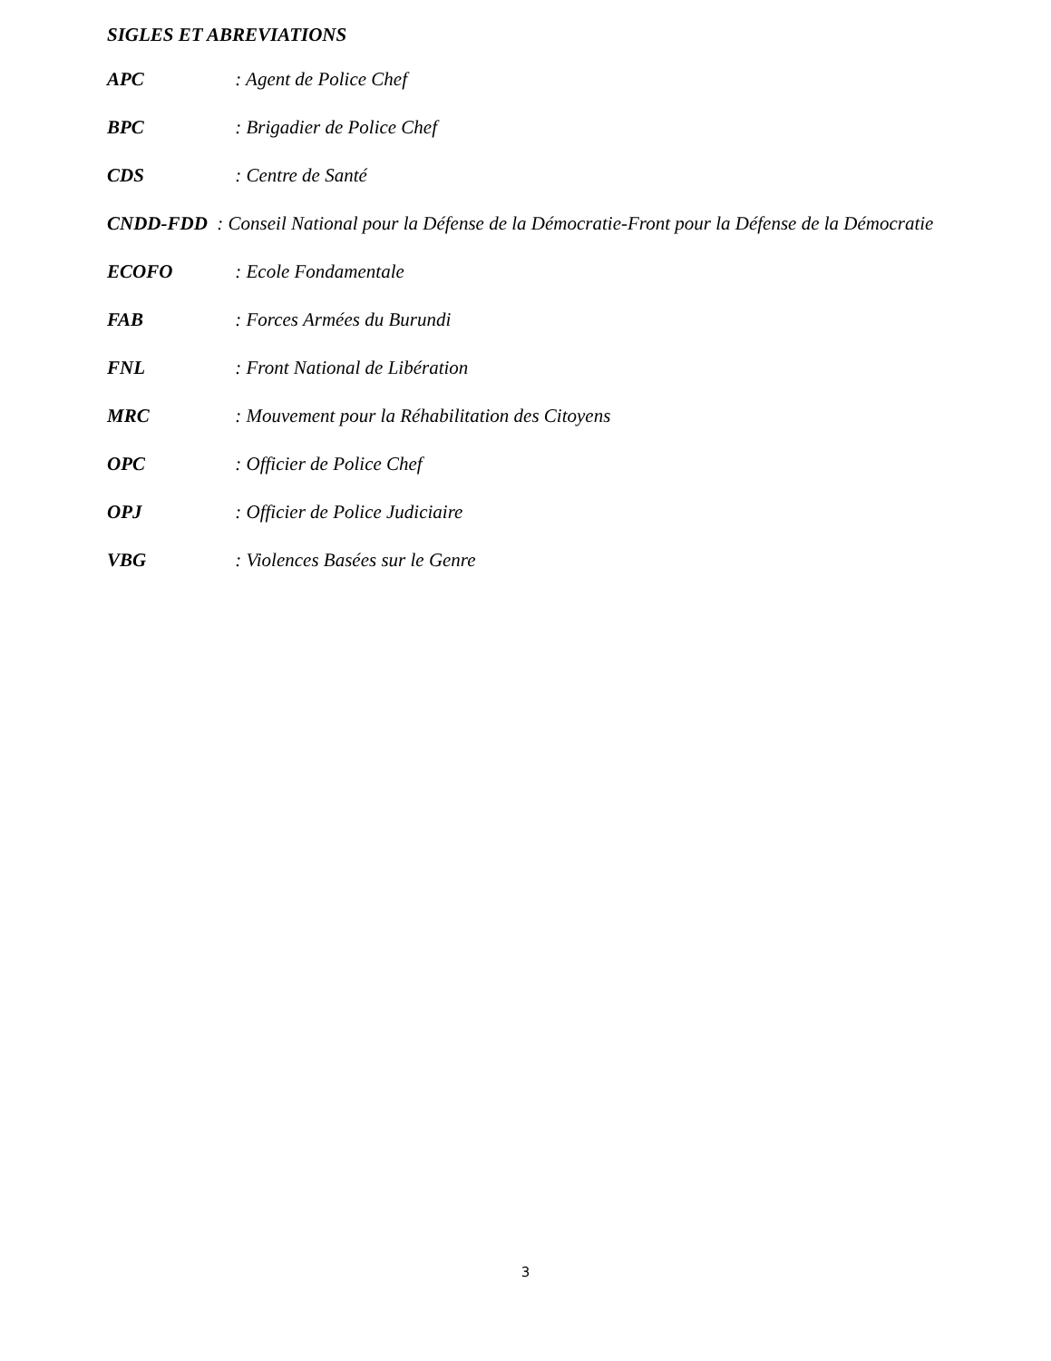SIGLES ET ABREVIATIONS
APC : Agent de Police Chef
BPC : Brigadier de Police Chef
CDS : Centre de Santé
CNDD-FDD : Conseil National pour la Défense de la Démocratie-Front pour la Défense de la Démocratie
ECOFO : Ecole Fondamentale
FAB : Forces Armées du Burundi
FNL : Front National de Libération
MRC : Mouvement pour la Réhabilitation des Citoyens
OPC : Officier de Police Chef
OPJ : Officier de Police Judiciaire
VBG : Violences Basées sur le Genre
3